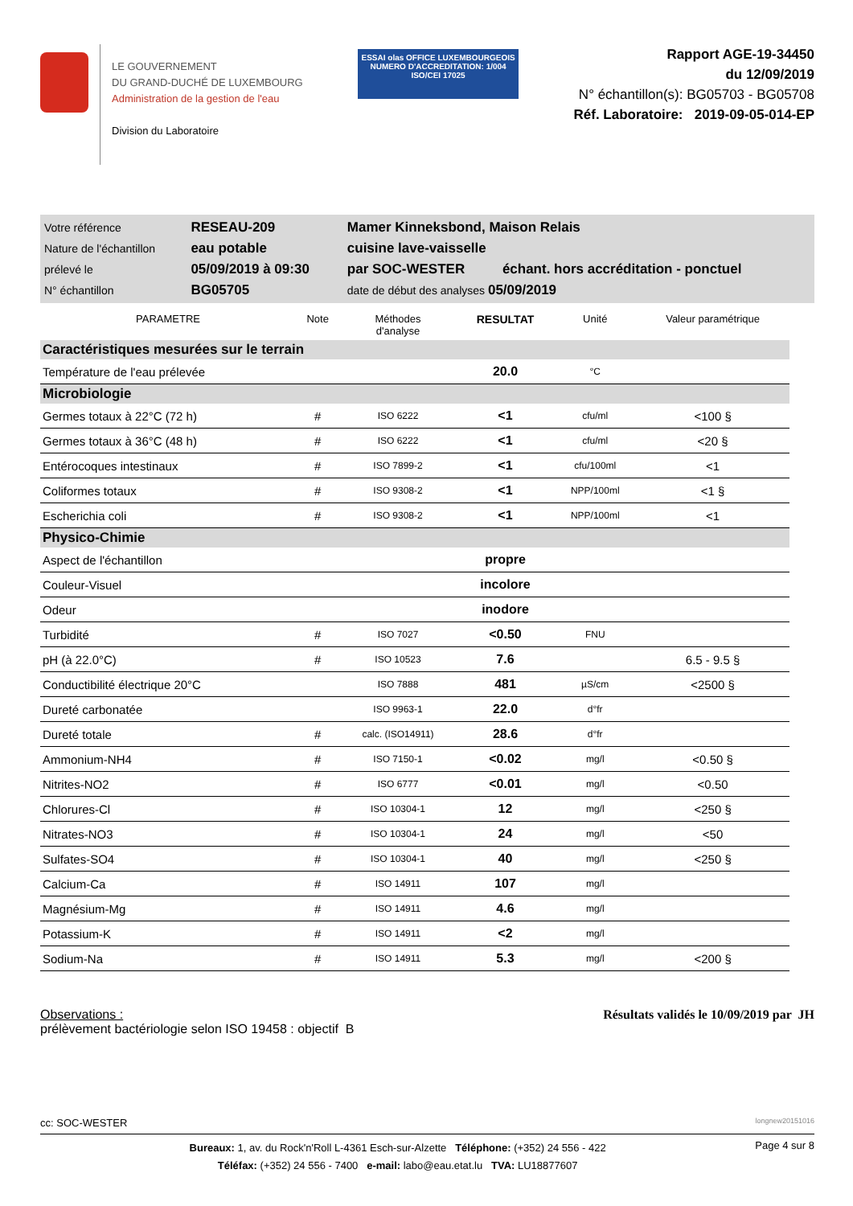LE GOUVERNEMENT
DU GRAND-DUCHÉ DE LUXEMBOURG
Administration de la gestion de l'eau
Division du Laboratoire
ESSAI olas OFFICE LUXEMBOURGEOIS
NUMERO D'ACCREDITATION: 1/004
ISO/CEI 17025
Rapport AGE-19-34450
du 12/09/2019
N° échantillon(s): BG05703 - BG05708
Réf. Laboratoire: 2019-09-05-014-EP
| Votre référence | RESEAU-209 | Mamer Kinneksbond, Maison Relais | |
| Nature de l'échantillon | eau potable | cuisine lave-vaisselle | |
| prélevé le | 05/09/2019 à 09:30 | par SOC-WESTER | échant. hors accréditation - ponctuel |
| N° échantillon | BG05705 | date de début des analyses 05/09/2019 | |
| PARAMETRE | Note | Méthodes d'analyse | RESULTAT | Unité | Valeur paramétrique |
| --- | --- | --- | --- | --- | --- |
| Caractéristiques mesurées sur le terrain | | | | | |
| Température de l'eau prélevée | | | 20.0 | °C | |
| Microbiologie | | | | | |
| Germes totaux à 22°C (72 h) | # | ISO 6222 | <1 | cfu/ml | <100 § |
| Germes totaux à 36°C (48 h) | # | ISO 6222 | <1 | cfu/ml | <20 § |
| Entérocoques intestinaux | # | ISO 7899-2 | <1 | cfu/100ml | <1 |
| Coliformes totaux | # | ISO 9308-2 | <1 | NPP/100ml | <1 § |
| Escherichia coli | # | ISO 9308-2 | <1 | NPP/100ml | <1 |
| Physico-Chimie | | | | | |
| Aspect de l'échantillon | | | propre | | |
| Couleur-Visuel | | | incolore | | |
| Odeur | | | inodore | | |
| Turbidité | # | ISO 7027 | <0.50 | FNU | |
| pH (à 22.0°C) | # | ISO 10523 | 7.6 | | 6.5 - 9.5 § |
| Conductibilité électrique 20°C | | ISO 7888 | 481 | µS/cm | <2500 § |
| Dureté carbonatée | | ISO 9963-1 | 22.0 | d°fr | |
| Dureté totale | # | calc. (ISO14911) | 28.6 | d°fr | |
| Ammonium-NH4 | # | ISO 7150-1 | <0.02 | mg/l | <0.50 § |
| Nitrites-NO2 | # | ISO 6777 | <0.01 | mg/l | <0.50 |
| Chlorures-Cl | # | ISO 10304-1 | 12 | mg/l | <250 § |
| Nitrates-NO3 | # | ISO 10304-1 | 24 | mg/l | <50 |
| Sulfates-SO4 | # | ISO 10304-1 | 40 | mg/l | <250 § |
| Calcium-Ca | # | ISO 14911 | 107 | mg/l | |
| Magnésium-Mg | # | ISO 14911 | 4.6 | mg/l | |
| Potassium-K | # | ISO 14911 | <2 | mg/l | |
| Sodium-Na | # | ISO 14911 | 5.3 | mg/l | <200 § |
Observations :
prélèvement bactériologie selon ISO 19458 : objectif B
Résultats validés le 10/09/2019 par JH
cc: SOC-WESTER longnew20151016
Bureaux: 1, av. du Rock'n'Roll L-4361 Esch-sur-Alzette Téléphone: (+352) 24 556 - 422
Téléfax: (+352) 24 556 - 7400 e-mail: labo@eau.etat.lu TVA: LU18877607
Page 4 sur 8